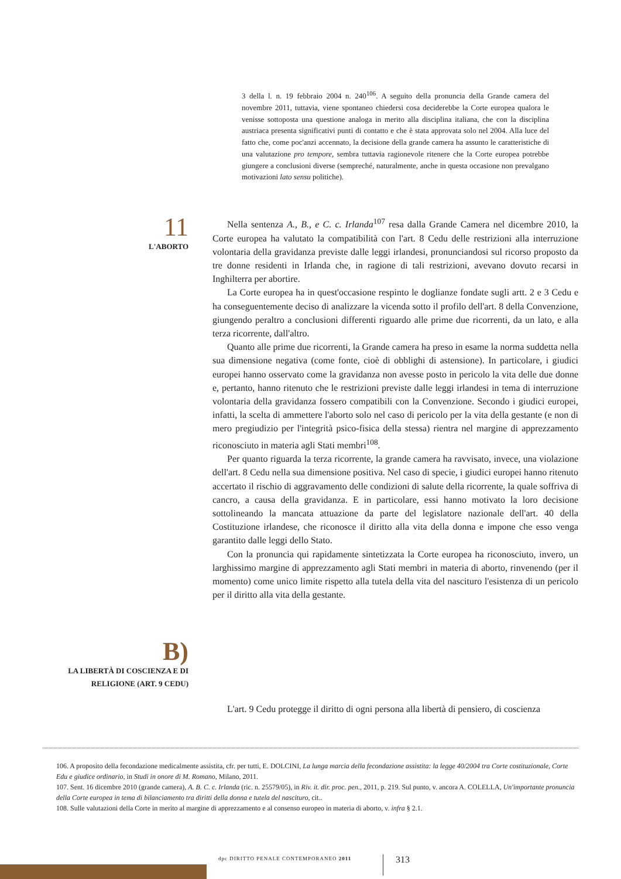3 della l. n. 19 febbraio 2004 n. 240<sup>106</sup>. A seguito della pronuncia della Grande camera del novembre 2011, tuttavia, viene spontaneo chiedersi cosa deciderebbe la Corte europea qualora le venisse sottoposta una questione analoga in merito alla disciplina italiana, che con la disciplina austriaca presenta significativi punti di contatto e che è stata approvata solo nel 2004. Alla luce del fatto che, come poc'anzi accennato, la decisione della grande camera ha assunto le caratteristiche di una valutazione pro tempore, sembra tuttavia ragionevole ritenere che la Corte europea potrebbe giungere a conclusioni diverse (sempreché, naturalmente, anche in questa occasione non prevalgano motivazioni lato sensu politiche).
11
L'ABORTO
Nella sentenza A., B., e C. c. Irlanda<sup>107</sup> resa dalla Grande Camera nel dicembre 2010, la Corte europea ha valutato la compatibilità con l'art. 8 Cedu delle restrizioni alla interruzione volontaria della gravidanza previste dalle leggi irlandesi, pronunciandosi sul ricorso proposto da tre donne residenti in Irlanda che, in ragione di tali restrizioni, avevano dovuto recarsi in Inghilterra per abortire.
La Corte europea ha in quest'occasione respinto le doglianze fondate sugli artt. 2 e 3 Cedu e ha conseguentemente deciso di analizzare la vicenda sotto il profilo dell'art. 8 della Convenzione, giungendo peraltro a conclusioni differenti riguardo alle prime due ricorrenti, da un lato, e alla terza ricorrente, dall'altro.
Quanto alle prime due ricorrenti, la Grande camera ha preso in esame la norma suddetta nella sua dimensione negativa (come fonte, cioè di obblighi di astensione). In particolare, i giudici europei hanno osservato come la gravidanza non avesse posto in pericolo la vita delle due donne e, pertanto, hanno ritenuto che le restrizioni previste dalle leggi irlandesi in tema di interruzione volontaria della gravidanza fossero compatibili con la Convenzione. Secondo i giudici europei, infatti, la scelta di ammettere l'aborto solo nel caso di pericolo per la vita della gestante (e non di mero pregiudizio per l'integrità psico-fisica della stessa) rientra nel margine di apprezzamento riconosciuto in materia agli Stati membri<sup>108</sup>.
Per quanto riguarda la terza ricorrente, la grande camera ha ravvisato, invece, una violazione dell'art. 8 Cedu nella sua dimensione positiva. Nel caso di specie, i giudici europei hanno ritenuto accertato il rischio di aggravamento delle condizioni di salute della ricorrente, la quale soffriva di cancro, a causa della gravidanza. E in particolare, essi hanno motivato la loro decisione sottolineando la mancata attuazione da parte del legislatore nazionale dell'art. 40 della Costituzione irlandese, che riconosce il diritto alla vita della donna e impone che esso venga garantito dalle leggi dello Stato.
Con la pronuncia qui rapidamente sintetizzata la Corte europea ha riconosciuto, invero, un larghissimo margine di apprezzamento agli Stati membri in materia di aborto, rinvenendo (per il momento) come unico limite rispetto alla tutela della vita del nascituro l'esistenza di un pericolo per il diritto alla vita della gestante.
B)
LA LIBERTÀ DI COSCIENZA E DI
RELIGIONE (ART. 9 CEDU)
L'art. 9 Cedu protegge il diritto di ogni persona alla libertà di pensiero, di coscienza
106. A proposito della fecondazione medicalmente assistita, cfr. per tutti, E. DOLCINI, La lunga marcia della fecondazione assistita: la legge 40/2004 tra Corte costituzionale, Corte Edu e giudice ordinario, in Studi in onore di M. Romano, Milano, 2011.
107. Sent. 16 dicembre 2010 (grande camera), A. B. C. c. Irlanda (ric. n. 25579/05), in Riv. it. dir. proc. pen., 2011, p. 219. Sul punto, v. ancora A. COLELLA, Un'importante pronuncia della Corte europea in tema di bilanciamento tra diritti della donna e tutela del nascituro, cit..
108. Sulle valutazioni della Corte in merito al margine di apprezzamento e al consenso europeo in materia di aborto, v. infra § 2.1.
dpc DIRITTO PENALE CONTEMPORANEO 2011
313